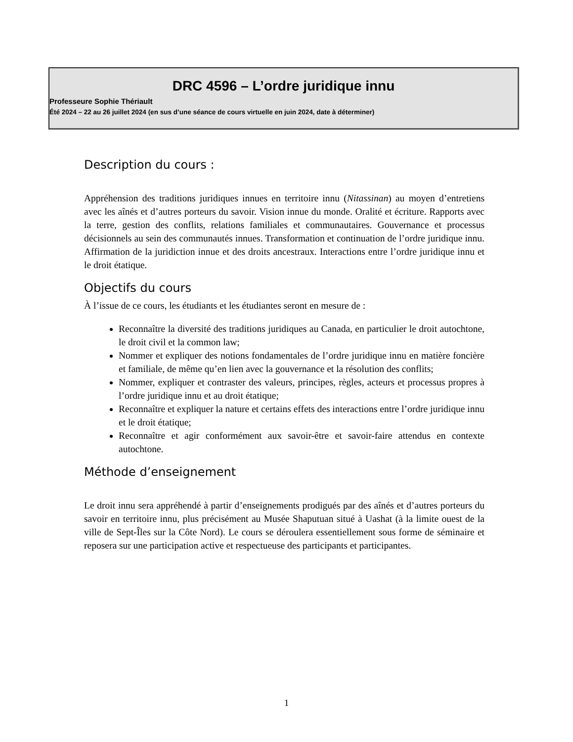DRC 4596 – L’ordre juridique innu
Professeure Sophie Thériault
Été 2024 – 22 au 26 juillet 2024 (en sus d’une séance de cours virtuelle en juin 2024, date à déterminer)
Description du cours :
Appréhension des traditions juridiques innues en territoire innu (Nitassinan) au moyen d’entretiens avec les aînés et d’autres porteurs du savoir. Vision innue du monde. Oralité et écriture. Rapports avec la terre, gestion des conflits, relations familiales et communautaires. Gouvernance et processus décisionnels au sein des communautés innues. Transformation et continuation de l’ordre juridique innu. Affirmation de la juridiction innue et des droits ancestraux. Interactions entre l’ordre juridique innu et le droit étatique.
Objectifs du cours
À l’issue de ce cours, les étudiants et les étudiantes seront en mesure de :
Reconnaître la diversité des traditions juridiques au Canada, en particulier le droit autochtone, le droit civil et la common law;
Nommer et expliquer des notions fondamentales de l’ordre juridique innu en matière foncière et familiale, de même qu’en lien avec la gouvernance et la résolution des conflits;
Nommer, expliquer et contraster des valeurs, principes, règles, acteurs et processus propres à l’ordre juridique innu et au droit étatique;
Reconnaître et expliquer la nature et certains effets des interactions entre l’ordre juridique innu et le droit étatique;
Reconnaître et agir conformément aux savoir-être et savoir-faire attendus en contexte autochtone.
Méthode d’enseignement
Le droit innu sera appréhendé à partir d’enseignements prodigués par des aînés et d’autres porteurs du savoir en territoire innu, plus précisément au Musée Shaputuan situé à Uashat (à la limite ouest de la ville de Sept-Îles sur la Côte Nord). Le cours se déroulera essentiellement sous forme de séminaire et reposera sur une participation active et respectueuse des participants et participantes.
1